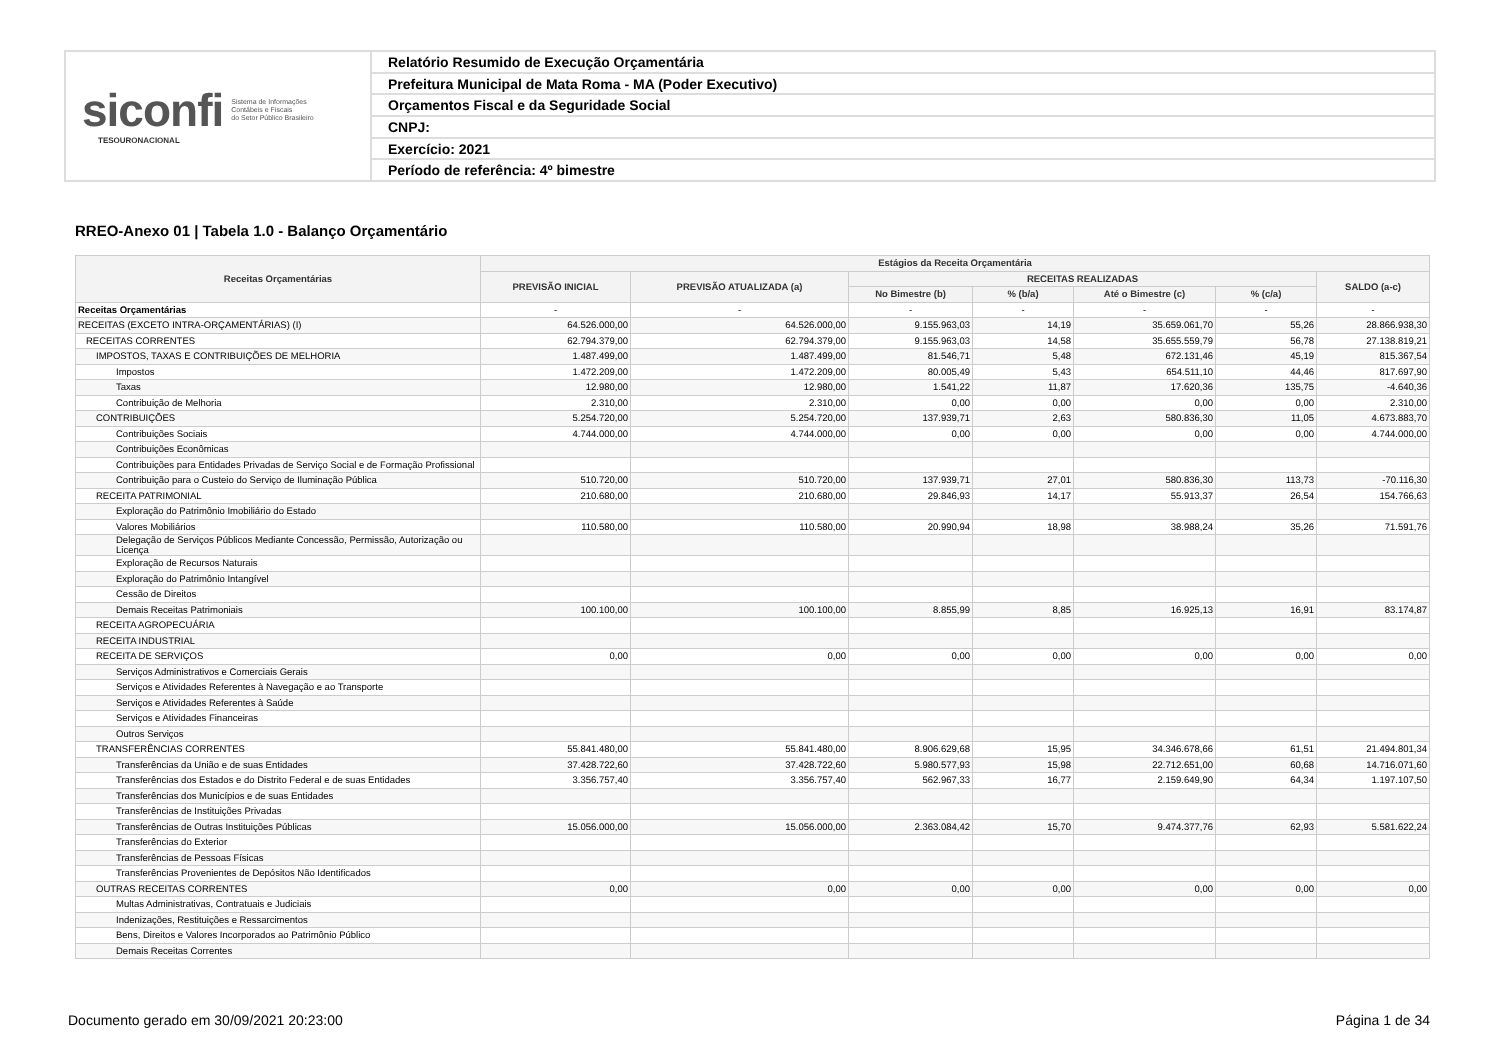siconfi Sistema de Informações
Contábeis e Fiscais
do Setor Público Brasileiro
TESOURONACIONAL
Relatório Resumido de Execução Orçamentária
Prefeitura Municipal de Mata Roma - MA (Poder Executivo)
Orçamentos Fiscal e da Seguridade Social
CNPJ:
Exercício: 2021
Período de referência: 4º bimestre
RREO-Anexo 01 | Tabela 1.0 - Balanço Orçamentário
| Receitas Orçamentárias | Estágios da Receita Orçamentária | | | | | | |
| --- | --- | --- | --- | --- | --- | --- | --- |
| | PREVISÃO INICIAL | PREVISÃO ATUALIZADA (a) | RECEITAS REALIZADAS | | | | SALDO (a-c) |
| | | | No Bimestre (b) | % (b/a) | Até o Bimestre (c) | % (c/a) | |
| Receitas Orçamentárias | - | - | - | - | - | - | - |
| RECEITAS (EXCETO INTRA-ORÇAMENTÁRIAS) (I) | 64.526.000,00 | 64.526.000,00 | 9.155.963,03 | 14,19 | 35.659.061,70 | 55,26 | 28.866.938,30 |
| RECEITAS CORRENTES | 62.794.379,00 | 62.794.379,00 | 9.155.963,03 | 14,58 | 35.655.559,79 | 56,78 | 27.138.819,21 |
| IMPOSTOS, TAXAS E CONTRIBUIÇÕES DE MELHORIA | 1.487.499,00 | 1.487.499,00 | 81.546,71 | 5,48 | 672.131,46 | 45,19 | 815.367,54 |
| Impostos | 1.472.209,00 | 1.472.209,00 | 80.005,49 | 5,43 | 654.511,10 | 44,46 | 817.697,90 |
| Taxas | 12.980,00 | 12.980,00 | 1.541,22 | 11,87 | 17.620,36 | 135,75 | -4.640,36 |
| Contribuição de Melhoria | 2.310,00 | 2.310,00 | 0,00 | 0,00 | 0,00 | 0,00 | 2.310,00 |
| CONTRIBUIÇÕES | 5.254.720,00 | 5.254.720,00 | 137.939,71 | 2,63 | 580.836,30 | 11,05 | 4.673.883,70 |
| Contribuições Sociais | 4.744.000,00 | 4.744.000,00 | 0,00 | 0,00 | 0,00 | 0,00 | 4.744.000,00 |
| Contribuições Econômicas | | | | | | | |
| Contribuições para Entidades Privadas de Serviço Social e de Formação Profissional | | | | | | | |
| Contribuição para o Custeio do Serviço de Iluminação Pública | 510.720,00 | 510.720,00 | 137.939,71 | 27,01 | 580.836,30 | 113,73 | -70.116,30 |
| RECEITA PATRIMONIAL | 210.680,00 | 210.680,00 | 29.846,93 | 14,17 | 55.913,37 | 26,54 | 154.766,63 |
| Exploração do Patrimônio Imobiliário do Estado | | | | | | | |
| Valores Mobiliários | 110.580,00 | 110.580,00 | 20.990,94 | 18,98 | 38.988,24 | 35,26 | 71.591,76 |
| Delegação de Serviços Públicos Mediante Concessão, Permissão, Autorização ou Licença | | | | | | | |
| Exploração de Recursos Naturais | | | | | | | |
| Exploração do Patrimônio Intangível | | | | | | | |
| Cessão de Direitos | | | | | | | |
| Demais Receitas Patrimoniais | 100.100,00 | 100.100,00 | 8.855,99 | 8,85 | 16.925,13 | 16,91 | 83.174,87 |
| RECEITA AGROPECUÁRIA | | | | | | | |
| RECEITA INDUSTRIAL | | | | | | | |
| RECEITA DE SERVIÇOS | 0,00 | 0,00 | 0,00 | 0,00 | 0,00 | 0,00 | 0,00 |
| Serviços Administrativos e Comerciais Gerais | | | | | | | |
| Serviços e Atividades Referentes à Navegação e ao Transporte | | | | | | | |
| Serviços e Atividades Referentes à Saúde | | | | | | | |
| Serviços e Atividades Financeiras | | | | | | | |
| Outros Serviços | | | | | | | |
| TRANSFERÊNCIAS CORRENTES | 55.841.480,00 | 55.841.480,00 | 8.906.629,68 | 15,95 | 34.346.678,66 | 61,51 | 21.494.801,34 |
| Transferências da União e de suas Entidades | 37.428.722,60 | 37.428.722,60 | 5.980.577,93 | 15,98 | 22.712.651,00 | 60,68 | 14.716.071,60 |
| Transferências dos Estados e do Distrito Federal e de suas Entidades | 3.356.757,40 | 3.356.757,40 | 562.967,33 | 16,77 | 2.159.649,90 | 64,34 | 1.197.107,50 |
| Transferências dos Municípios e de suas Entidades | | | | | | | |
| Transferências de Instituições Privadas | | | | | | | |
| Transferências de Outras Instituições Públicas | 15.056.000,00 | 15.056.000,00 | 2.363.084,42 | 15,70 | 9.474.377,76 | 62,93 | 5.581.622,24 |
| Transferências do Exterior | | | | | | | |
| Transferências de Pessoas Físicas | | | | | | | |
| Transferências Provenientes de Depósitos Não Identificados | | | | | | | |
| OUTRAS RECEITAS CORRENTES | 0,00 | 0,00 | 0,00 | 0,00 | 0,00 | 0,00 | 0,00 |
| Multas Administrativas, Contratuais e Judiciais | | | | | | | |
| Indenizações, Restituições e Ressarcimentos | | | | | | | |
| Bens, Direitos e Valores Incorporados ao Patrimônio Público | | | | | | | |
| Demais Receitas Correntes | | | | | | | |
Documento gerado em 30/09/2021 20:23:00 Página 1 de 34